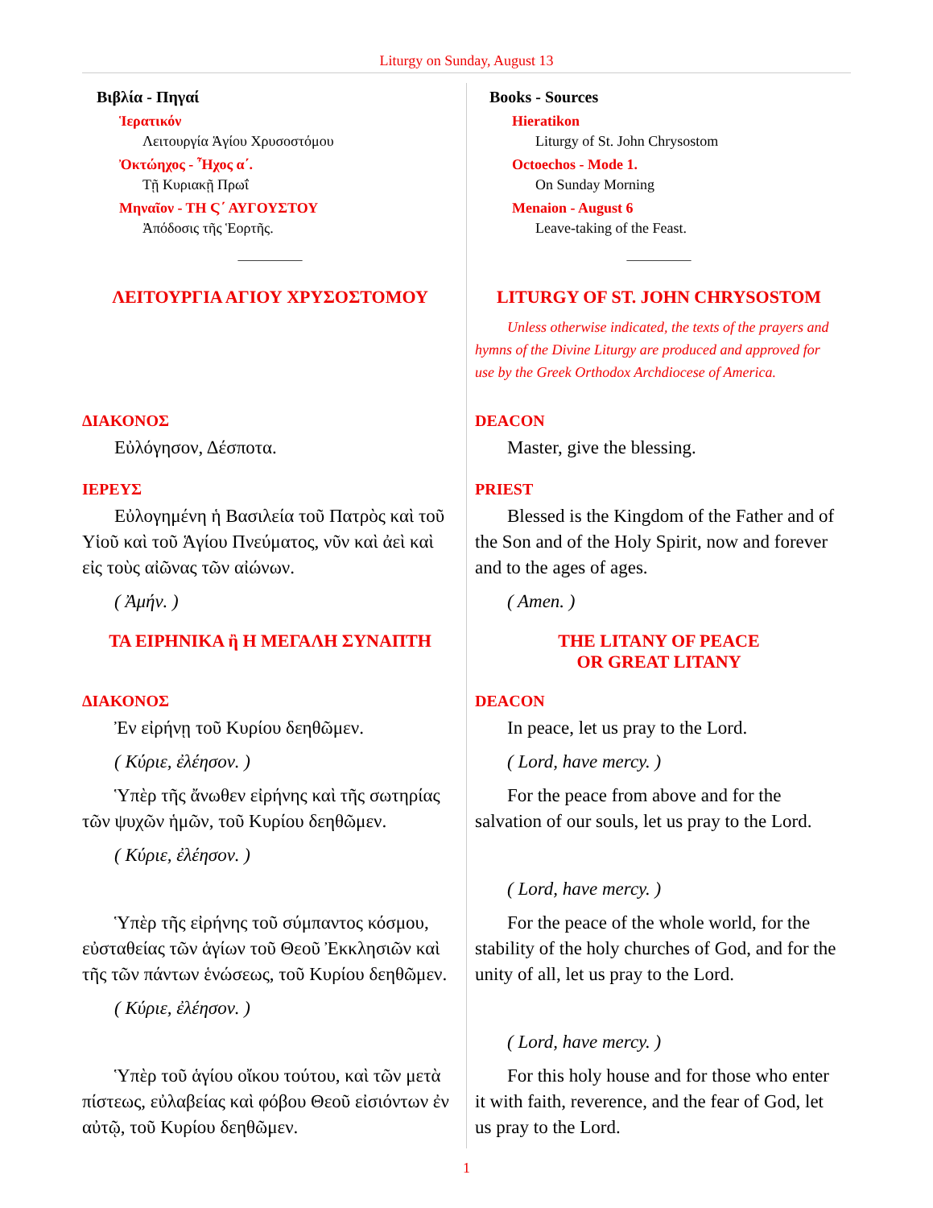Liturgy on Sunday, August 13
| Βιβλία - Πηγαί Ἱερατικόν Λειτουργία Ἁγίου Χρυσοστόμου Ὀκτώηχος - Ἦχος α΄. Τῇ Κυριακῇ Πρωΐ Μηναῖον - ΤΗ Ϛ΄ ΑΥΓΟΥΣΤΟΥ Ἀπόδοσις τῆς Ἑορτῆς. __________ ΛΕΙΤΟΥΡΓΙΑ ΑΓΙΟΥ ΧΡΥΣΟΣΤΟΜΟΥ | Books - Sources Hieratikon Liturgy of St. John Chrysostom Octoechos - Mode 1. On Sunday Morning Menaion - August 6 Leave-taking of the Feast. __________ LITURGY OF ST. JOHN CHRYSOSTOM Unless otherwise indicated, the texts of the prayers and hymns of the Divine Liturgy are produced and approved for use by the Greek Orthodox Archdiocese of America. |
| ΔΙΑΚΟΝΟΣ Εὐλόγησον, Δέσποτα. | DEACON Master, give the blessing. |
| ΙΕΡΕΥΣ Εὐλογημένη ἡ Βασιλεία τοῦ Πατρὸς καὶ τοῦ Υἱοῦ καὶ τοῦ Ἁγίου Πνεύματος, νῦν καὶ ἀεὶ καὶ εἰς τοὺς αἰῶνας τῶν αἰώνων. ( Ἀμήν. ) | PRIEST Blessed is the Kingdom of the Father and of the Son and of the Holy Spirit, now and forever and to the ages of ages. ( Amen. ) |
| ΤΑ ΕΙΡΗΝΙΚΑ ἢ Η ΜΕΓΑΛΗ ΣΥΝΑΠΤΗ | THE LITANY OF PEACE OR GREAT LITANY |
| ΔΙΑΚΟΝΟΣ Ἐν εἰρήνῃ τοῦ Κυρίου δεηθῶμεν. ( Κύριε, ἐλέησον. ) | DEACON In peace, let us pray to the Lord. ( Lord, have mercy. ) |
| Ὑπὲρ τῆς ἄνωθεν εἰρήνης καὶ τῆς σωτηρίας τῶν ψυχῶν ἡμῶν, τοῦ Κυρίου δεηθῶμεν. ( Κύριε, ἐλέησον. ) | For the peace from above and for the salvation of our souls, let us pray to the Lord. ( Lord, have mercy. ) |
| Ὑπὲρ τῆς εἰρήνης τοῦ σύμπαντος κόσμου, εὐσταθείας τῶν ἁγίων τοῦ Θεοῦ Ἐκκλησιῶν καὶ τῆς τῶν πάντων ἑνώσεως, τοῦ Κυρίου δεηθῶμεν. ( Κύριε, ἐλέησον. ) | For the peace of the whole world, for the stability of the holy churches of God, and for the unity of all, let us pray to the Lord. ( Lord, have mercy. ) |
| Ὑπὲρ τοῦ ἁγίου οἴκου τούτου, καὶ τῶν μετὰ πίστεως, εὐλαβείας καὶ φόβου Θεοῦ εἰσιόντων ἐν αὐτῷ, τοῦ Κυρίου δεηθῶμεν. | For this holy house and for those who enter it with faith, reverence, and the fear of God, let us pray to the Lord. |
1